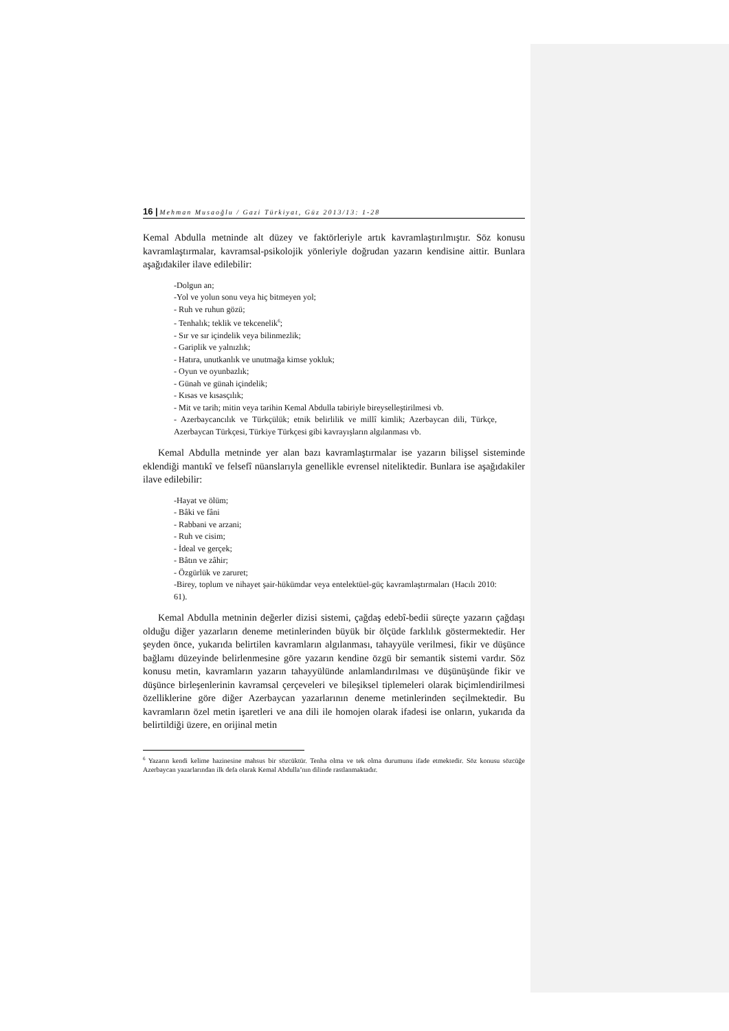16 | Mehman Musaoğlu / Gazi Türkiyat, Güz 2013/13: 1-28
Kemal Abdulla metninde alt düzey ve faktörleriyle artık kavramlaştırılmıştır. Söz konusu kavramlaştırmalar, kavramsal-psikolojik yönleriyle doğrudan yazarın kendisine aittir. Bunlara aşağıdakiler ilave edilebilir:
-Dolgun an;
-Yol ve yolun sonu veya hiç bitmeyen yol;
- Ruh ve ruhun gözü;
- Tenhalık; teklik ve tekcenelik<sup>6</sup>;
- Sır ve sır içindelik veya bilinmezlik;
- Gariplik ve yalnızlık;
- Hatıra, unutkanlık ve unutmağa kimse yokluk;
- Oyun ve oyunbazlık;
- Günah ve günah içindelik;
- Kısas ve kısasçılık;
- Mit ve tarih; mitin veya tarihin Kemal Abdulla tabiriyle bireyselleştirilmesi vb.
- Azerbaycancılık ve Türkçülük; etnik belirlilik ve millî kimlik; Azerbaycan dili, Türkçe, Azerbaycan Türkçesi, Türkiye Türkçesi gibi kavrayışların algılanması vb.
Kemal Abdulla metninde yer alan bazı kavramlaştırmalar ise yazarın bilişsel sisteminde eklendiği mantıkî ve felsefî nüanslarıyla genellikle evrensel niteliktedir. Bunlara ise aşağıdakiler ilave edilebilir:
-Hayat ve ölüm;
- Bâki ve fâni
- Rabbani ve arzani;
- Ruh ve cisim;
- İdeal ve gerçek;
- Bâtın ve zâhir;
- Özgürlük ve zaruret;
-Birey, toplum ve nihayet şair-hükümdar veya entelektüel-güç kavramlaştırmaları (Hacılı 2010: 61).
Kemal Abdulla metninin değerler dizisi sistemi, çağdaş edebî-bedii süreçte yazarın çağdaşı olduğu diğer yazarların deneme metinlerinden büyük bir ölçüde farklılık göstermektedir. Her şeyden önce, yukarıda belirtilen kavramların algılanması, tahayyüle verilmesi, fikir ve düşünce bağlamı düzeyinde belirlenmesine göre yazarın kendine özgü bir semantik sistemi vardır. Söz konusu metin, kavramların yazarın tahayyülünde anlamlandırılması ve düşünüşünde fikir ve düşünce birleşenlerinin kavramsal çerçeveleri ve bileşiksel tiplemeleri olarak biçimlendirilmesi özelliklerine göre diğer Azerbaycan yazarlarının deneme metinlerinden seçilmektedir. Bu kavramların özel metin işaretleri ve ana dili ile homojen olarak ifadesi ise onların, yukarıda da belirtildiği üzere, en orijinal metin
<sup>6</sup> Yazarın kendi kelime hazinesine mahsus bir sözcüktür. Tenha olma ve tek olma durumunu ifade etmektedir. Söz konusu sözcüğe Azerbaycan yazarlarından ilk defa olarak Kemal Abdulla’nın dilinde rastlanmaktadır.